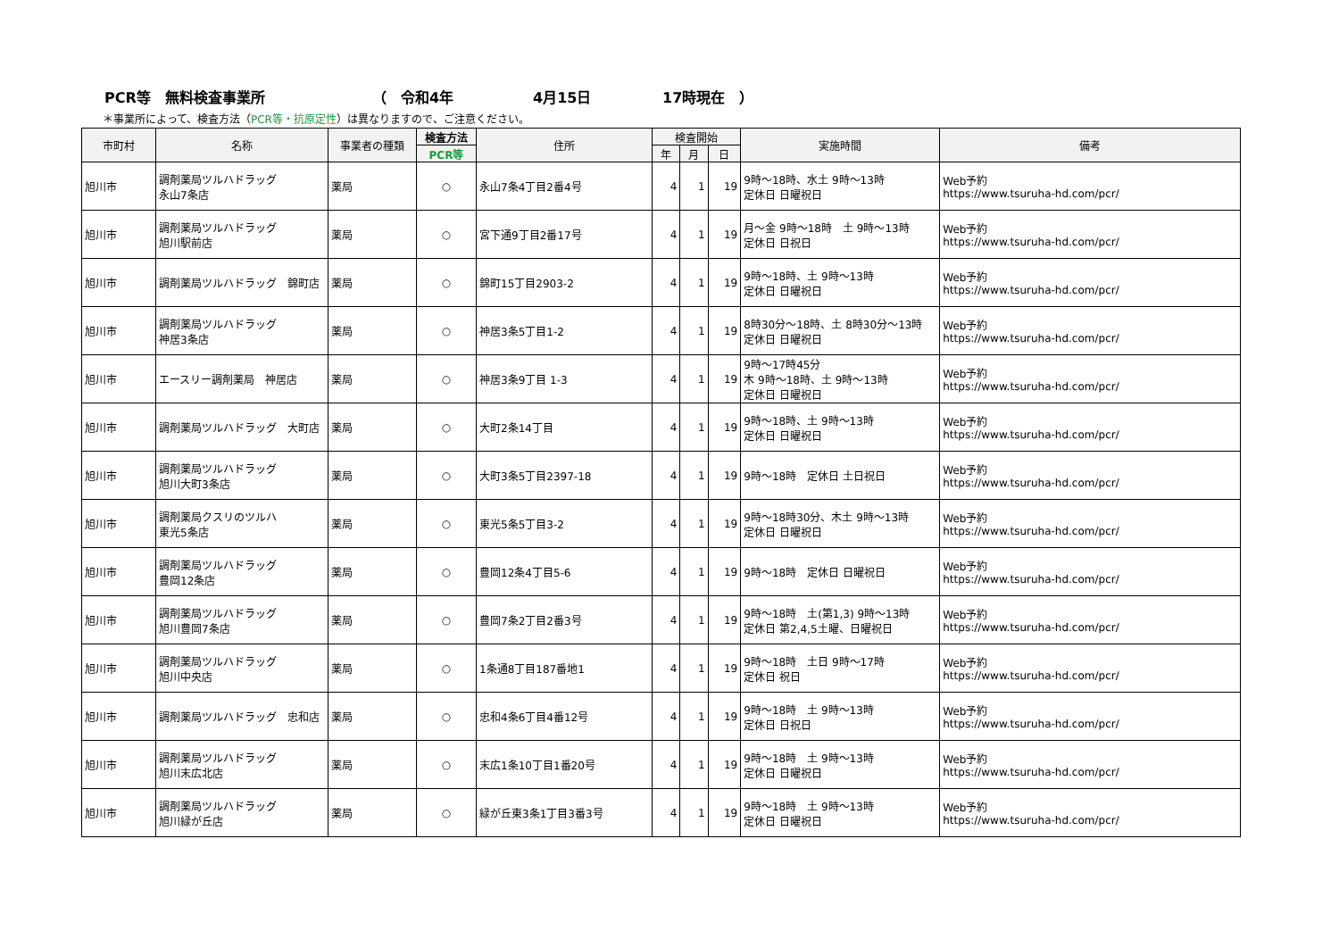PCR等　無料検査事業所 （　令和4年 4月15日 17時現在　）
＊事業所によって、検査方法（PCR等・抗原定性）は異なりますので、ご注意ください。
| 市町村 | 名称 | 事業者の種類 | 検査方法 | 住所 | 検査開始 | | | 実施時間 | 備考 |
| --- | --- | --- | --- | --- | --- | --- | --- | --- | --- |
| | | | PCR等 | | 年 | 月 | 日 | | |
| 旭川市 | 調剤薬局ツルハドラッグ 永山7条店 | 薬局 | ○ | 永山7条4丁目2番4号 | 4 | 1 | 19 | 9時～18時、水土 9時～13時 定休日 日曜祝日 | Web予約 https://www.tsuruha-hd.com/pcr/ |
| 旭川市 | 調剤薬局ツルハドラッグ 旭川駅前店 | 薬局 | ○ | 宮下通9丁目2番17号 | 4 | 1 | 19 | 月～金 9時～18時 土 9時～13時 定休日 日祝日 | Web予約 https://www.tsuruha-hd.com/pcr/ |
| 旭川市 | 調剤薬局ツルハドラッグ 錦町店 | 薬局 | ○ | 錦町15丁目2903-2 | 4 | 1 | 19 | 9時～18時、土 9時～13時 定休日 日曜祝日 | Web予約 https://www.tsuruha-hd.com/pcr/ |
| 旭川市 | 調剤薬局ツルハドラッグ 神居3条店 | 薬局 | ○ | 神居3条5丁目1-2 | 4 | 1 | 19 | 8時30分～18時、土 8時30分～13時 定休日 日曜祝日 | Web予約 https://www.tsuruha-hd.com/pcr/ |
| 旭川市 | エースリー調剤薬局 神居店 | 薬局 | ○ | 神居3条9丁目 1-3 | 4 | 1 | 19 | 9時～17時45分 木 9時～18時、土 9時～13時 定休日 日曜祝日 | Web予約 https://www.tsuruha-hd.com/pcr/ |
| 旭川市 | 調剤薬局ツルハドラッグ 大町店 | 薬局 | ○ | 大町2条14丁目 | 4 | 1 | 19 | 9時～18時、土 9時～13時 定休日 日曜祝日 | Web予約 https://www.tsuruha-hd.com/pcr/ |
| 旭川市 | 調剤薬局ツルハドラッグ 旭川大町3条店 | 薬局 | ○ | 大町3条5丁目2397-18 | 4 | 1 | 19 | 9時～18時 定休日 土日祝日 | Web予約 https://www.tsuruha-hd.com/pcr/ |
| 旭川市 | 調剤薬局クスリのツルハ 東光5条店 | 薬局 | ○ | 東光5条5丁目3-2 | 4 | 1 | 19 | 9時～18時30分、木土 9時～13時 定休日 日曜祝日 | Web予約 https://www.tsuruha-hd.com/pcr/ |
| 旭川市 | 調剤薬局ツルハドラッグ 豊岡12条店 | 薬局 | ○ | 豊岡12条4丁目5-6 | 4 | 1 | 19 | 9時～18時 定休日 日曜祝日 | Web予約 https://www.tsuruha-hd.com/pcr/ |
| 旭川市 | 調剤薬局ツルハドラッグ 旭川豊岡7条店 | 薬局 | ○ | 豊岡7条2丁目2番3号 | 4 | 1 | 19 | 9時～18時 土(第1,3) 9時～13時 定休日 第2,4,5土曜、日曜祝日 | Web予約 https://www.tsuruha-hd.com/pcr/ |
| 旭川市 | 調剤薬局ツルハドラッグ 旭川中央店 | 薬局 | ○ | 1条通8丁目187番地1 | 4 | 1 | 19 | 9時～18時 土日 9時～17時 定休日 祝日 | Web予約 https://www.tsuruha-hd.com/pcr/ |
| 旭川市 | 調剤薬局ツルハドラッグ 忠和店 | 薬局 | ○ | 忠和4条6丁目4番12号 | 4 | 1 | 19 | 9時～18時 土 9時～13時 定休日 日祝日 | Web予約 https://www.tsuruha-hd.com/pcr/ |
| 旭川市 | 調剤薬局ツルハドラッグ 旭川末広北店 | 薬局 | ○ | 末広1条10丁目1番20号 | 4 | 1 | 19 | 9時～18時 土 9時～13時 定休日 日曜祝日 | Web予約 https://www.tsuruha-hd.com/pcr/ |
| 旭川市 | 調剤薬局ツルハドラッグ 旭川緑が丘店 | 薬局 | ○ | 緑が丘東3条1丁目3番3号 | 4 | 1 | 19 | 9時～18時 土 9時～13時 定休日 日曜祝日 | Web予約 https://www.tsuruha-hd.com/pcr/ |